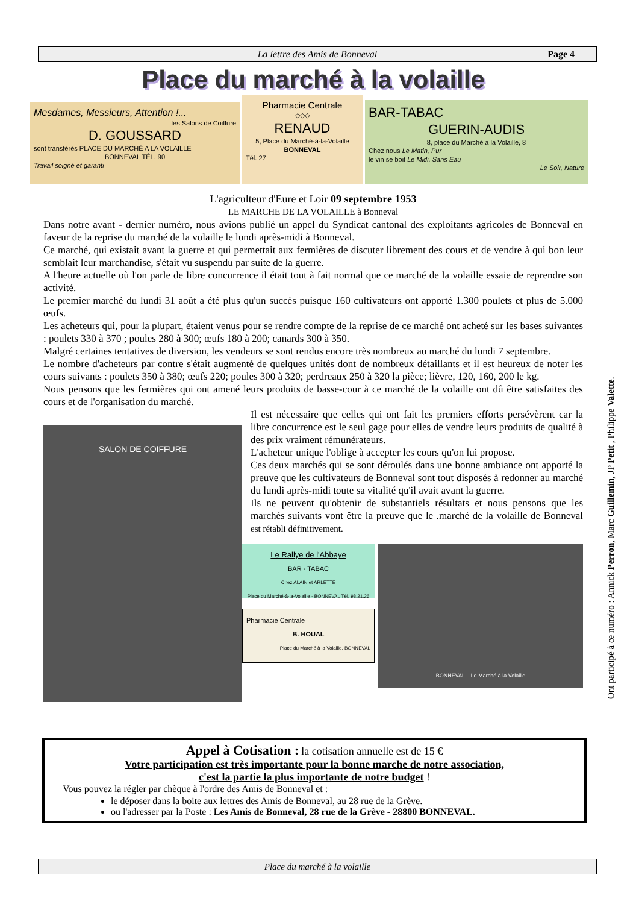La lettre des Amis de Bonneval Page 4
Place du marché à la volaille
Mesdames, Messieurs, Attention !...
les Salons de Coiffure
D. GOUSSARD
sont transférés PLACE DU MARCHÉ A LA VOLAILLE
BONNEVAL TÉL. 90
Travail soigné et garanti
Pharmacie Centrale
◇◇◇
RENAUD
5, Place du Marché-à-la-Volaille
BONNEVAL
Tél. 27
BAR-TABAC
GUERIN-AUDIS
8, place du Marché à la Volaille, 8
Chez nous Le Matin, Pur
le vin se boit Le Midi, Sans Eau
Le Soir, Nature
L'agriculteur d'Eure et Loir 09 septembre 1953
LE MARCHE DE LA VOLAILLE à Bonneval
Dans notre avant - dernier numéro, nous avions publié un appel du Syndicat cantonal des exploitants agricoles de Bonneval en faveur de la reprise du marché de la volaille le lundi après-midi à Bonneval.
Ce marché, qui existait avant la guerre et qui permettait aux fermières de discuter librement des cours et de vendre à qui bon leur semblait leur marchandise, s'était vu suspendu par suite de la guerre.
A l'heure actuelle où l'on parle de libre concurrence il était tout à fait normal que ce marché de la volaille essaie de reprendre son activité.
Le premier marché du lundi 31 août a été plus qu'un succès puisque 160 cultivateurs ont apporté 1.300 poulets et plus de 5.000 œufs.
Les acheteurs qui, pour la plupart, étaient venus pour se rendre compte de la reprise de ce marché ont acheté sur les bases suivantes : poulets 330 à 370 ; poules 280 à 300; œufs 180 à 200; canards 300 à 350.
Malgré certaines tentatives de diversion, les vendeurs se sont rendus encore très nombreux au marché du lundi 7 septembre.
Le nombre d'acheteurs par contre s'était augmenté de quelques unités dont de nombreux détaillants et il est heureux de noter les cours suivants : poulets 350 à 380; œufs 220; poules 300 à 320; perdreaux 250 à 320 la pièce; lièvre, 120, 160, 200 le kg.
Nous pensons que les fermières qui ont amené leurs produits de basse-cour à ce marché de la volaille ont dû être satisfaites des cours et de l'organisation du marché.
SALON DE COIFFURE
Il est nécessaire que celles qui ont fait les premiers efforts persévèrent car la libre concurrence est le seul gage pour elles de vendre leurs produits de qualité à des prix vraiment rémunérateurs.
L'acheteur unique l'oblige à accepter les cours qu'on lui propose.
Ces deux marchés qui se sont déroulés dans une bonne ambiance ont apporté la preuve que les cultivateurs de Bonneval sont tout disposés à redonner au marché du lundi après-midi toute sa vitalité qu'il avait avant la guerre.
Ils ne peuvent qu'obtenir de substantiels résultats et nous pensons que les marchés suivants vont être la preuve que le .marché de la volaille de Bonneval est rétabli définitivement.
Le Rallye de l'Abbaye
BAR - TABAC
Chez ALAIN et ARLETTE
Place du Marché-à-la-Volaille - BONNEVAL Tél. 98.21.26
Pharmacie Centrale
B. HOUAL
Place du Marché à la Volaille, BONNEVAL
BONNEVAL – Le Marché à la Volaille
Ont participé à ce numéro : Annick Perron, Marc Guillemin, JP Petit , Philippe Valette.
Appel à Cotisation : la cotisation annuelle est de 15 €
Votre participation est très importante pour la bonne marche de notre association,
c'est la partie la plus importante de notre budget !
Vous pouvez la régler par chèque à l'ordre des Amis de Bonneval et :
le déposer dans la boite aux lettres des Amis de Bonneval, au 28 rue de la Grève.
ou l'adresser par la Poste : Les Amis de Bonneval, 28 rue de la Grève - 28800 BONNEVAL.
Place du marché à la volaille